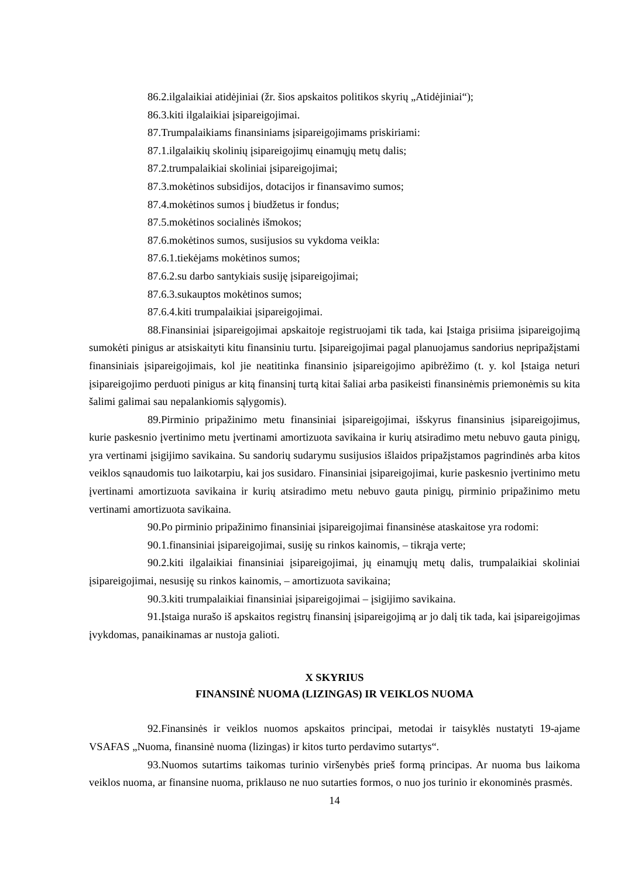86.2. ilgalaikiai atidėjiniai (žr. šios apskaitos politikos skyrių „Atidėjiniai“);
86.3. kiti ilgalaikiai įsipareigojimai.
87. Trumpalaikiams finansiniams įsipareigojimams priskiriami:
87.1. ilgalaikių skolinių įsipareigojimų einamųjų metų dalis;
87.2. trumpalaikiai skoliniai įsipareigojimai;
87.3. mokėtinos subsidijos, dotacijos ir finansavimo sumos;
87.4. mokėtinos sumos į biudžetus ir fondus;
87.5. mokėtinos socialinės išmokos;
87.6. mokėtinos sumos, susijusios su vykdoma veikla:
87.6.1. tiekėjams mokėtinos sumos;
87.6.2. su darbo santykiais susiję įsipareigojimai;
87.6.3. sukauptos mokėtinos sumos;
87.6.4. kiti trumpalaikiai įsipareigojimai.
88. Finansiniai įsipareigojimai apskaitoje registruojami tik tada, kai Įstaiga prisiima įsipareigojimą sumokėti pinigus ar atsiskaityti kitu finansiniu turtu. Įsipareigojimai pagal planuojamus sandorius nepripažįstami finansiniais įsipareigojimais, kol jie neatitinka finansinio įsipareigojimo apibrėžimo (t. y. kol Įstaiga neturi įsipareigojimo perduoti pinigus ar kitą finansinį turtą kitai šaliai arba pasikeisti finansinėmis priemonėmis su kita šalimi galimai sau nepalankiomis sąlygomis).
89. Pirminio pripažinimo metu finansiniai įsipareigojimai, išskyrus finansinius įsipareigojimus, kurie paskesnio įvertinimo metu įvertinami amortizuota savikaina ir kurių atsiradimo metu nebuvo gauta pinigų, yra vertinami įsigijimo savikaina. Su sandorių sudarymu susijusios išlaidos pripažįstamos pagrindinės arba kitos veiklos sąnaudomis tuo laikotarpiu, kai jos susidaro. Finansiniai įsipareigojimai, kurie paskesnio įvertinimo metu įvertinami amortizuota savikaina ir kurių atsiradimo metu nebuvo gauta pinigų, pirminio pripažinimo metu vertinami amortizuota savikaina.
90. Po pirminio pripažinimo finansiniai įsipareigojimai finansinėse ataskaitose yra rodomi:
90.1. finansiniai įsipareigojimai, susiję su rinkos kainomis, – tikrąja verte;
90.2. kiti ilgalaikiai finansiniai įsipareigojimai, jų einamųjų metų dalis, trumpalaikiai skoliniai įsipareigojimai, nesusiję su rinkos kainomis, – amortizuota savikaina;
90.3. kiti trumpalaikiai finansiniai įsipareigojimai – įsigijimo savikaina.
91. Įstaiga nurašo iš apskaitos registrų finansinį įsipareigojimą ar jo dalį tik tada, kai įsipareigojimas įvykdomas, panaikinamas ar nustoja galioti.
X SKYRIUS
FINANSINĖ NUOMA (LIZINGAS) IR VEIKLOS NUOMA
92. Finansinės ir veiklos nuomos apskaitos principai, metodai ir taisyklės nustatyti 19-ajame VSAFAS „Nuoma, finansinė nuoma (lizingas) ir kitos turto perdavimo sutartys“.
93. Nuomos sutartims taikomas turinio viršenybės prieš formą principas. Ar nuoma bus laikoma veiklos nuoma, ar finansine nuoma, priklauso ne nuo sutarties formos, o nuo jos turinio ir ekonominės prasmės.
14